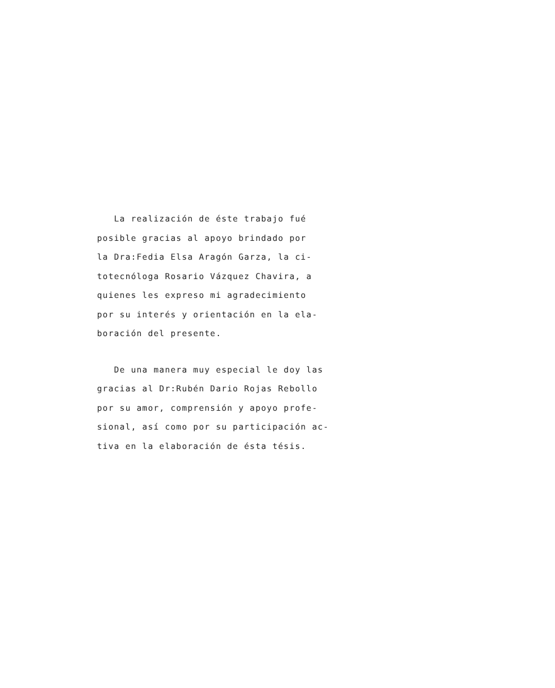La realización de éste trabajo fué
posible gracias al apoyo brindado por
la Dra:Fedia Elsa Aragón Garza, la ci-
totecnóloga Rosario Vázquez Chavira, a
quienes les expreso mi agradecimiento
por su interés y orientación en la ela-
boración del presente.
De una manera muy especial le doy las
gracias al Dr:Rubén Dario Rojas Rebollo
por su amor, comprensión y apoyo profe-
sional, así como por su participación ac-
tiva en la elaboración de ésta tésis.